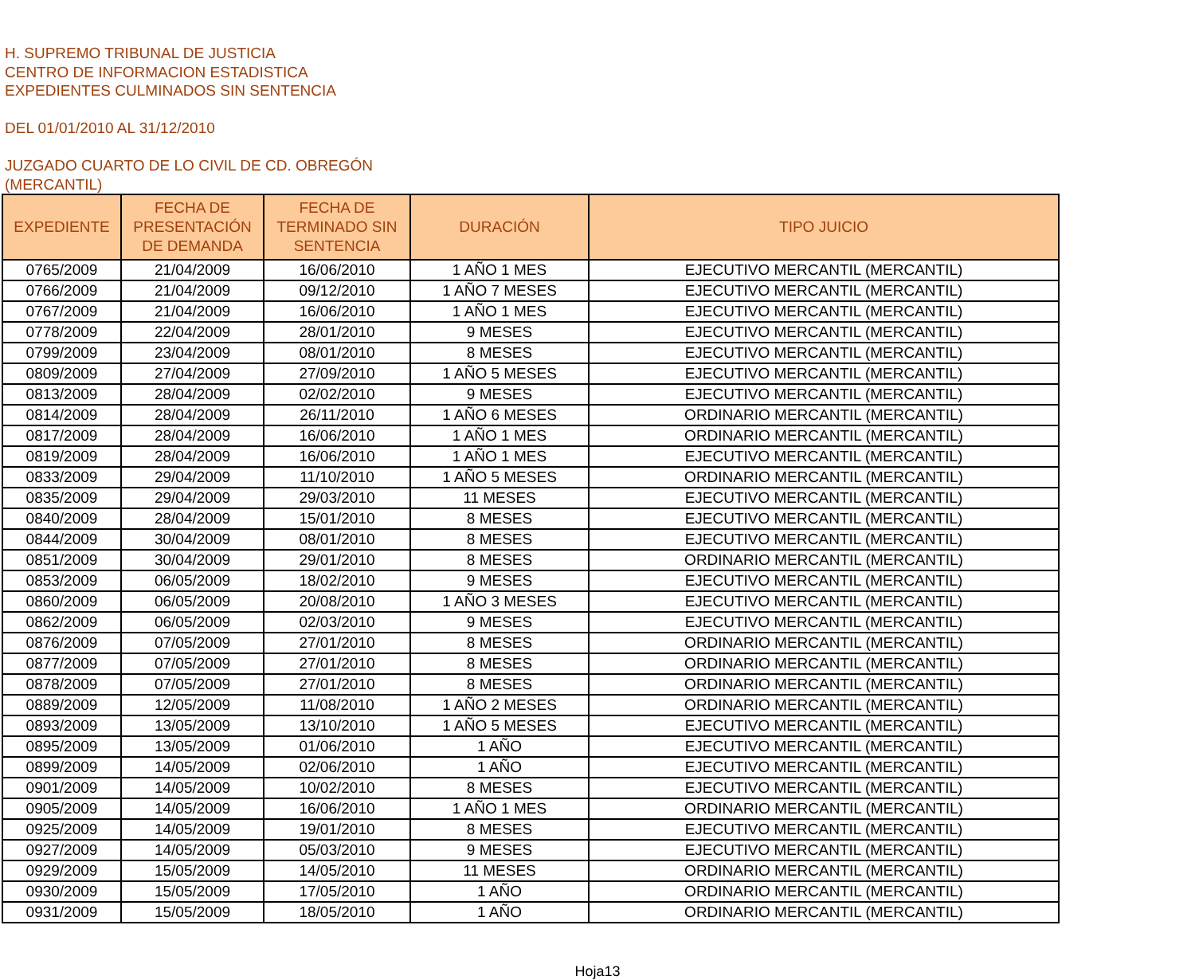H. SUPREMO TRIBUNAL DE JUSTICIA
CENTRO DE INFORMACION ESTADISTICA
EXPEDIENTES CULMINADOS SIN SENTENCIA
DEL 01/01/2010 AL 31/12/2010
JUZGADO CUARTO DE LO CIVIL DE CD. OBREGÓN
(MERCANTIL)
| EXPEDIENTE | FECHA DE PRESENTACIÓN DE DEMANDA | FECHA DE TERMINADO SIN SENTENCIA | DURACIÓN | TIPO JUICIO |
| --- | --- | --- | --- | --- |
| 0765/2009 | 21/04/2009 | 16/06/2010 | 1 AÑO 1 MES | EJECUTIVO MERCANTIL (MERCANTIL) |
| 0766/2009 | 21/04/2009 | 09/12/2010 | 1 AÑO 7 MESES | EJECUTIVO MERCANTIL (MERCANTIL) |
| 0767/2009 | 21/04/2009 | 16/06/2010 | 1 AÑO 1 MES | EJECUTIVO MERCANTIL (MERCANTIL) |
| 0778/2009 | 22/04/2009 | 28/01/2010 | 9 MESES | EJECUTIVO MERCANTIL (MERCANTIL) |
| 0799/2009 | 23/04/2009 | 08/01/2010 | 8 MESES | EJECUTIVO MERCANTIL (MERCANTIL) |
| 0809/2009 | 27/04/2009 | 27/09/2010 | 1 AÑO 5 MESES | EJECUTIVO MERCANTIL (MERCANTIL) |
| 0813/2009 | 28/04/2009 | 02/02/2010 | 9 MESES | EJECUTIVO MERCANTIL (MERCANTIL) |
| 0814/2009 | 28/04/2009 | 26/11/2010 | 1 AÑO 6 MESES | ORDINARIO MERCANTIL (MERCANTIL) |
| 0817/2009 | 28/04/2009 | 16/06/2010 | 1 AÑO 1 MES | ORDINARIO MERCANTIL (MERCANTIL) |
| 0819/2009 | 28/04/2009 | 16/06/2010 | 1 AÑO 1 MES | EJECUTIVO MERCANTIL (MERCANTIL) |
| 0833/2009 | 29/04/2009 | 11/10/2010 | 1 AÑO 5 MESES | ORDINARIO MERCANTIL (MERCANTIL) |
| 0835/2009 | 29/04/2009 | 29/03/2010 | 11 MESES | EJECUTIVO MERCANTIL (MERCANTIL) |
| 0840/2009 | 28/04/2009 | 15/01/2010 | 8 MESES | EJECUTIVO MERCANTIL (MERCANTIL) |
| 0844/2009 | 30/04/2009 | 08/01/2010 | 8 MESES | EJECUTIVO MERCANTIL (MERCANTIL) |
| 0851/2009 | 30/04/2009 | 29/01/2010 | 8 MESES | ORDINARIO MERCANTIL (MERCANTIL) |
| 0853/2009 | 06/05/2009 | 18/02/2010 | 9 MESES | EJECUTIVO MERCANTIL (MERCANTIL) |
| 0860/2009 | 06/05/2009 | 20/08/2010 | 1 AÑO 3 MESES | EJECUTIVO MERCANTIL (MERCANTIL) |
| 0862/2009 | 06/05/2009 | 02/03/2010 | 9 MESES | EJECUTIVO MERCANTIL (MERCANTIL) |
| 0876/2009 | 07/05/2009 | 27/01/2010 | 8 MESES | ORDINARIO MERCANTIL (MERCANTIL) |
| 0877/2009 | 07/05/2009 | 27/01/2010 | 8 MESES | ORDINARIO MERCANTIL (MERCANTIL) |
| 0878/2009 | 07/05/2009 | 27/01/2010 | 8 MESES | ORDINARIO MERCANTIL (MERCANTIL) |
| 0889/2009 | 12/05/2009 | 11/08/2010 | 1 AÑO 2 MESES | ORDINARIO MERCANTIL (MERCANTIL) |
| 0893/2009 | 13/05/2009 | 13/10/2010 | 1 AÑO 5 MESES | EJECUTIVO MERCANTIL (MERCANTIL) |
| 0895/2009 | 13/05/2009 | 01/06/2010 | 1 AÑO | EJECUTIVO MERCANTIL (MERCANTIL) |
| 0899/2009 | 14/05/2009 | 02/06/2010 | 1 AÑO | EJECUTIVO MERCANTIL (MERCANTIL) |
| 0901/2009 | 14/05/2009 | 10/02/2010 | 8 MESES | EJECUTIVO MERCANTIL (MERCANTIL) |
| 0905/2009 | 14/05/2009 | 16/06/2010 | 1 AÑO 1 MES | ORDINARIO MERCANTIL (MERCANTIL) |
| 0925/2009 | 14/05/2009 | 19/01/2010 | 8 MESES | EJECUTIVO MERCANTIL (MERCANTIL) |
| 0927/2009 | 14/05/2009 | 05/03/2010 | 9 MESES | EJECUTIVO MERCANTIL (MERCANTIL) |
| 0929/2009 | 15/05/2009 | 14/05/2010 | 11 MESES | ORDINARIO MERCANTIL (MERCANTIL) |
| 0930/2009 | 15/05/2009 | 17/05/2010 | 1 AÑO | ORDINARIO MERCANTIL (MERCANTIL) |
| 0931/2009 | 15/05/2009 | 18/05/2010 | 1 AÑO | ORDINARIO MERCANTIL (MERCANTIL) |
Hoja13